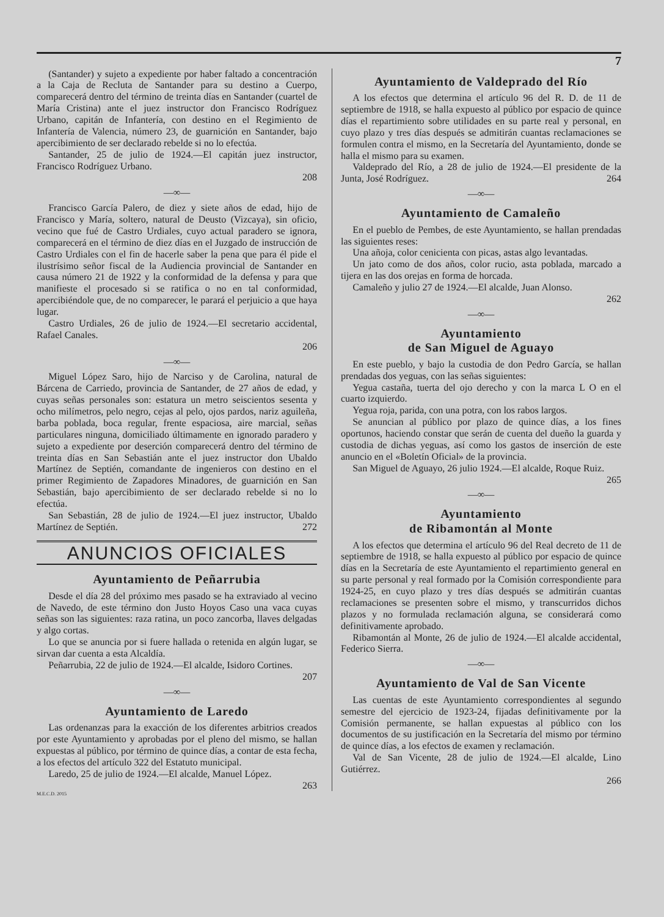7
(Santander) y sujeto a expediente por haber faltado a concentración a la Caja de Recluta de Santander para su destino a Cuerpo, comparecerá dentro del término de treinta días en Santander (cuartel de María Cristina) ante el juez instructor don Francisco Rodríguez Urbano, capitán de Infantería, con destino en el Regimiento de Infantería de Valencia, número 23, de guarnición en Santander, bajo apercibimiento de ser declarado rebelde si no lo efectúa.
Santander, 25 de julio de 1924.—El capitán juez instructor, Francisco Rodríguez Urbano.
208
—∞—
Francisco García Palero, de diez y siete años de edad, hijo de Francisco y María, soltero, natural de Deusto (Vizcaya), sin oficio, vecino que fué de Castro Urdiales, cuyo actual paradero se ignora, comparecerá en el término de diez días en el Juzgado de instrucción de Castro Urdiales con el fin de hacerle saber la pena que para él pide el ilustrísimo señor fiscal de la Audiencia provincial de Santander en causa número 21 de 1922 y la conformidad de la defensa y para que manifieste el procesado si se ratifica o no en tal conformidad, apercibiéndole que, de no comparecer, le parará el perjuicio a que haya lugar.
Castro Urdiales, 26 de julio de 1924.—El secretario accidental, Rafael Canales.
206
—∞—
Miguel López Saro, hijo de Narciso y de Carolina, natural de Bárcena de Carriedo, provincia de Santander, de 27 años de edad, y cuyas señas personales son: estatura un metro seiscientos sesenta y ocho milímetros, pelo negro, cejas al pelo, ojos pardos, nariz aguileña, barba poblada, boca regular, frente espaciosa, aire marcial, señas particulares ninguna, domiciliado últimamente en ignorado paradero y sujeto a expediente por deserción comparecerá dentro del término de treinta días en San Sebastián ante el juez instructor don Ubaldo Martínez de Septién, comandante de ingenieros con destino en el primer Regimiento de Zapadores Minadores, de guarnición en San Sebastián, bajo apercibimiento de ser declarado rebelde si no lo efectúa.
San Sebastián, 28 de julio de 1924.—El juez instructor, Ubaldo Martínez de Septién. 272
ANUNCIOS OFICIALES
Ayuntamiento de Peñarrubia
Desde el día 28 del próximo mes pasado se ha extraviado al vecino de Navedo, de este término don Justo Hoyos Caso una vaca cuyas señas son las siguientes: raza ratina, un poco zancorba, llaves delgadas y algo cortas.
Lo que se anuncia por si fuere hallada o retenida en algún lugar, se sirvan dar cuenta a esta Alcaldía.
Peñarrubia, 22 de julio de 1924.—El alcalde, Isidoro Cortines.
207
—∞—
Ayuntamiento de Laredo
Las ordenanzas para la exacción de los diferentes arbitrios creados por este Ayuntamiento y aprobadas por el pleno del mismo, se hallan expuestas al público, por término de quince días, a contar de esta fecha, a los efectos del artículo 322 del Estatuto municipal.
Laredo, 25 de julio de 1924.—El alcalde, Manuel López.
263
Ayuntamiento de Valdeprado del Río
A los efectos que determina el artículo 96 del R. D. de 11 de septiembre de 1918, se halla expuesto al público por espacio de quince días el repartimiento sobre utilidades en su parte real y personal, en cuyo plazo y tres días después se admitirán cuantas reclamaciones se formulen contra el mismo, en la Secretaría del Ayuntamiento, donde se halla el mismo para su examen.
Valdeprado del Río, a 28 de julio de 1924.—El presidente de la Junta, José Rodríguez. 264
—∞—
Ayuntamiento de Camaleño
En el pueblo de Pembes, de este Ayuntamiento, se hallan prendadas las siguientes reses:
Una añoja, color cenicienta con picas, astas algo levantadas.
Un jato como de dos años, color rucio, asta poblada, marcado a tijera en las dos orejas en forma de horcada.
Camaleño y julio 27 de 1924.—El alcalde, Juan Alonso.
262
—∞—
Ayuntamiento
de San Miguel de Aguayo
En este pueblo, y bajo la custodia de don Pedro García, se hallan prendadas dos yeguas, con las señas siguientes:
Yegua castaña, tuerta del ojo derecho y con la marca L O en el cuarto izquierdo.
Yegua roja, parida, con una potra, con los rabos largos.
Se anuncian al público por plazo de quince días, a los fines oportunos, haciendo constar que serán de cuenta del dueño la guarda y custodia de dichas yeguas, así como los gastos de inserción de este anuncio en el «Boletín Oficial» de la provincia.
San Miguel de Aguayo, 26 julio 1924.—El alcalde, Roque Ruiz.
265
—∞—
Ayuntamiento
de Ribamontán al Monte
A los efectos que determina el artículo 96 del Real decreto de 11 de septiembre de 1918, se halla expuesto al público por espacio de quince días en la Secretaría de este Ayuntamiento el repartimiento general en su parte personal y real formado por la Comisión correspondiente para 1924-25, en cuyo plazo y tres días después se admitirán cuantas reclamaciones se presenten sobre el mismo, y transcurridos dichos plazos y no formulada reclamación alguna, se considerará como definitivamente aprobado.
Ribamontán al Monte, 26 de julio de 1924.—El alcalde accidental, Federico Sierra.
—∞—
Ayuntamiento de Val de San Vicente
Las cuentas de este Ayuntamiento correspondientes al segundo semestre del ejercicio de 1923-24, fijadas definitivamente por la Comisión permanente, se hallan expuestas al público con los documentos de su justificación en la Secretaría del mismo por término de quince días, a los efectos de examen y reclamación.
Val de San Vicente, 28 de julio de 1924.—El alcalde, Lino Gutiérrez.
266
M.E.C.D. 2015